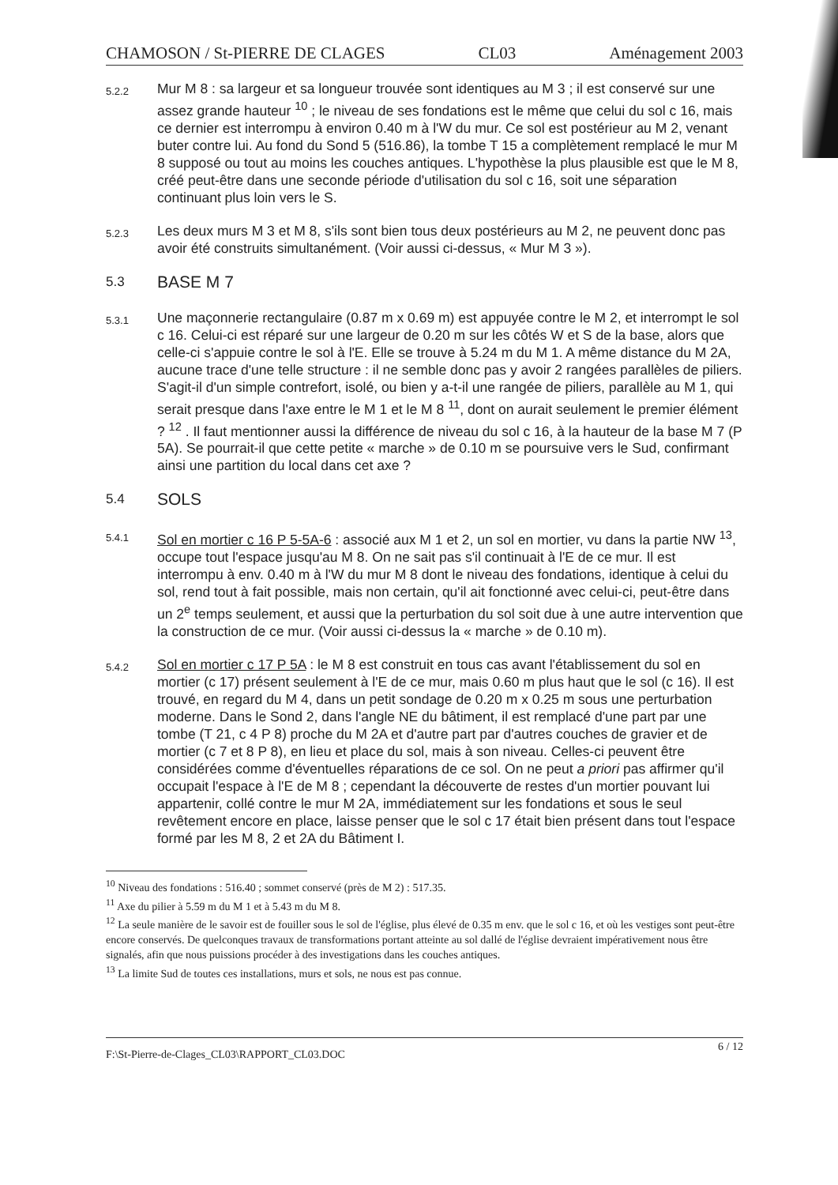CHAMOSON / St-PIERRE DE CLAGES CL03 Aménagement 2003
5.2.2
Mur M 8 : sa largeur et sa longueur trouvée sont identiques au M 3 ; il est conservé sur une assez grande hauteur <sup>10</sup> ; le niveau de ses fondations est le même que celui du sol c 16, mais ce dernier est interrompu à environ 0.40 m à l'W du mur. Ce sol est postérieur au M 2, venant buter contre lui. Au fond du Sond 5 (516.86), la tombe T 15 a complètement remplacé le mur M 8 supposé ou tout au moins les couches antiques. L'hypothèse la plus plausible est que le M 8, créé peut-être dans une seconde période d'utilisation du sol c 16, soit une séparation continuant plus loin vers le S.
5.2.3
Les deux murs M 3 et M 8, s'ils sont bien tous deux postérieurs au M 2, ne peuvent donc pas avoir été construits simultanément. (Voir aussi ci-dessus, « Mur M 3 »).
5.3
BASE M 7
5.3.1
Une maçonnerie rectangulaire (0.87 m x 0.69 m) est appuyée contre le M 2, et interrompt le sol c 16. Celui-ci est réparé sur une largeur de 0.20 m sur les côtés W et S de la base, alors que celle-ci s'appuie contre le sol à l'E. Elle se trouve à 5.24 m du M 1. A même distance du M 2A, aucune trace d'une telle structure : il ne semble donc pas y avoir 2 rangées parallèles de piliers. S'agit-il d'un simple contrefort, isolé, ou bien y a-t-il une rangée de piliers, parallèle au M 1, qui serait presque dans l'axe entre le M 1 et le M 8 <sup>11</sup>, dont on aurait seulement le premier élément ? <sup>12</sup> . Il faut mentionner aussi la différence de niveau du sol c 16, à la hauteur de la base M 7 (P 5A). Se pourrait-il que cette petite « marche » de 0.10 m se poursuive vers le Sud, confirmant ainsi une partition du local dans cet axe ?
5.4
SOLS
5.4.1
Sol en mortier c 16 P 5-5A-6 : associé aux M 1 et 2, un sol en mortier, vu dans la partie NW <sup>13</sup>, occupe tout l'espace jusqu'au M 8. On ne sait pas s'il continuait à l'E de ce mur. Il est interrompu à env. 0.40 m à l'W du mur M 8 dont le niveau des fondations, identique à celui du sol, rend tout à fait possible, mais non certain, qu'il ait fonctionné avec celui-ci, peut-être dans un 2<sup>e</sup> temps seulement, et aussi que la perturbation du sol soit due à une autre intervention que la construction de ce mur. (Voir aussi ci-dessus la « marche » de 0.10 m).
5.4.2
Sol en mortier c 17 P 5A : le M 8 est construit en tous cas avant l'établissement du sol en mortier (c 17) présent seulement à l'E de ce mur, mais 0.60 m plus haut que le sol (c 16). Il est trouvé, en regard du M 4, dans un petit sondage de 0.20 m x 0.25 m sous une perturbation moderne. Dans le Sond 2, dans l'angle NE du bâtiment, il est remplacé d'une part par une tombe (T 21, c 4 P 8) proche du M 2A et d'autre part par d'autres couches de gravier et de mortier (c 7 et 8 P 8), en lieu et place du sol, mais à son niveau. Celles-ci peuvent être considérées comme d'éventuelles réparations de ce sol. On ne peut a priori pas affirmer qu'il occupait l'espace à l'E de M 8 ; cependant la découverte de restes d'un mortier pouvant lui appartenir, collé contre le mur M 2A, immédiatement sur les fondations et sous le seul revêtement encore en place, laisse penser que le sol c 17 était bien présent dans tout l'espace formé par les M 8, 2 et 2A du Bâtiment I.
<sup>10</sup> Niveau des fondations : 516.40 ; sommet conservé (près de M 2) : 517.35.
<sup>11</sup> Axe du pilier à 5.59 m du M 1 et à 5.43 m du M 8.
<sup>12</sup> La seule manière de le savoir est de fouiller sous le sol de l'église, plus élevé de 0.35 m env. que le sol c 16, et où les vestiges sont peut-être encore conservés. De quelconques travaux de transformations portant atteinte au sol dallé de l'église devraient impérativement nous être signalés, afin que nous puissions procéder à des investigations dans les couches antiques.
<sup>13</sup> La limite Sud de toutes ces installations, murs et sols, ne nous est pas connue.
F:\St-Pierre-de-Clages_CL03\RAPPORT_CL03.DOC 6 / 12